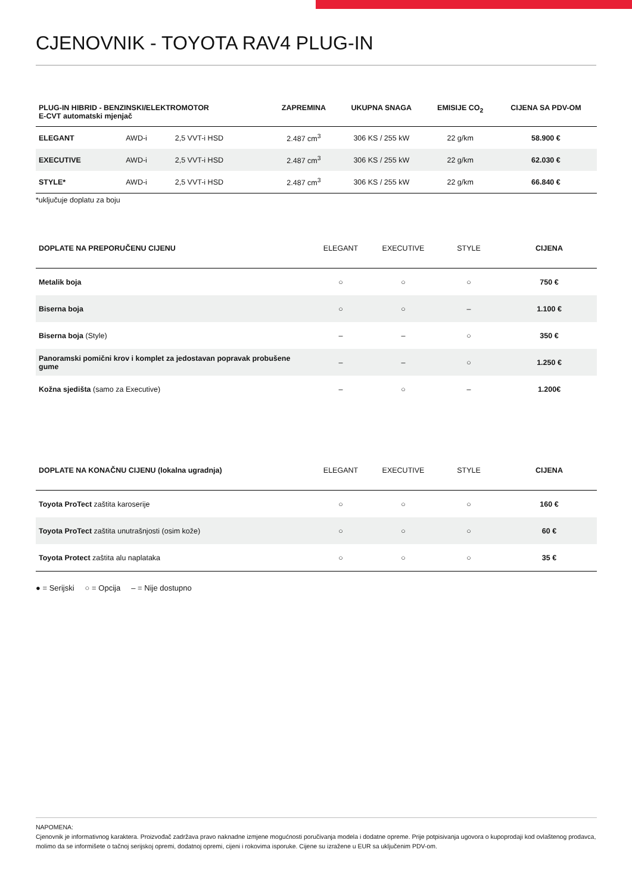CJENOVNIK - TOYOTA RAV4 PLUG-IN
| PLUG-IN HIBRID - BENZINSKI/ELEKTROMOTOR E-CVT automatski mjenjač | | | ZAPREMINA | UKUPNA SNAGA | EMISIJE CO<sub>2</sub> | CIJENA SA PDV-OM |
| --- | --- | --- | --- | --- | --- | --- |
| ELEGANT | AWD-i | 2,5 VVT-i HSD | 2.487 cm<sup>3</sup> | 306 KS / 255 kW | 22 g/km | 58.900 € |
| EXECUTIVE | AWD-i | 2,5 VVT-i HSD | 2.487 cm<sup>3</sup> | 306 KS / 255 kW | 22 g/km | 62.030 € |
| STYLE* | AWD-i | 2,5 VVT-i HSD | 2.487 cm<sup>3</sup> | 306 KS / 255 kW | 22 g/km | 66.840 € |
*uključuje doplatu za boju
| DOPLATE NA PREPORUČENU CIJENU | ELEGANT | EXECUTIVE | STYLE | CIJENA |
| --- | --- | --- | --- | --- |
| Metalik boja | ○ | ○ | ○ | 750 € |
| Biserna boja | ○ | ○ | – | 1.100 € |
| Biserna boja (Style) | – | – | ○ | 350 € |
| Panoramski pomični krov i komplet za jedostavan popravak probušene gume | – | – | ○ | 1.250 € |
| Kožna sjedišta (samo za Executive) | – | ○ | – | 1.200€ |
| DOPLATE NA KONAČNU CIJENU (lokalna ugradnja) | ELEGANT | EXECUTIVE | STYLE | CIJENA |
| --- | --- | --- | --- | --- |
| Toyota ProTect zaštita karoserije | ○ | ○ | ○ | 160 € |
| Toyota ProTect zaštita unutrašnjosti (osim kože) | ○ | ○ | ○ | 60 € |
| Toyota Protect zaštita alu naplataka | ○ | ○ | ○ | 35 € |
● = Serijski ○ = Opcija – = Nije dostupno
NAPOMENA:
Cjenovnik je informativnog karaktera. Proizvođač zadržava pravo naknadne izmjene mogućnosti poručivanja modela i dodatne opreme. Prije potpisivanja ugovora o kupoprodaji kod ovlaštenog prodavca, molimo da se informišete o tačnoj serijskoj opremi, dodatnoj opremi, cijeni i rokovima isporuke. Cijene su izražene u EUR sa uključenim PDV-om.